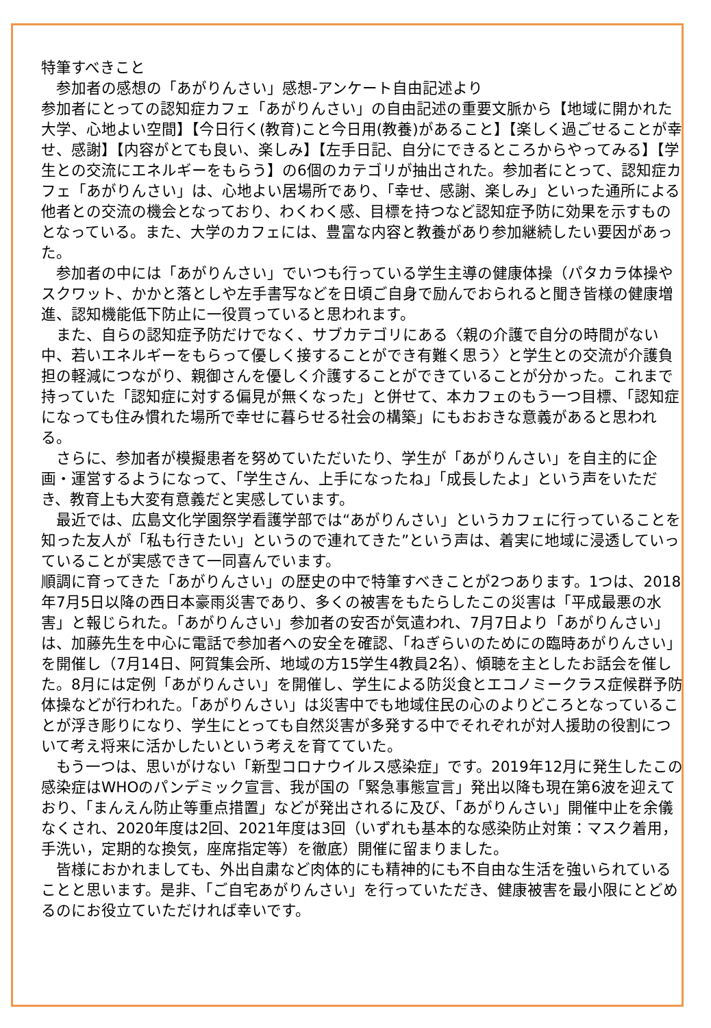特筆すべきこと
　参加者の感想の「あがりんさい」感想-アンケート自由記述より
参加者にとっての認知症カフェ「あがりんさい」の自由記述の重要文脈から【地域に開かれた大学、心地よい空間】【今日行く(教育)こと今日用(教養)があること】【楽しく過ごせることが幸せ、感謝】【内容がとても良い、楽しみ】【左手日記、自分にできるところからやってみる】【学生との交流にエネルギーをもらう】の6個のカテゴリが抽出された。参加者にとって、認知症カフェ「あがりんさい」は、心地よい居場所であり、「幸せ、感謝、楽しみ」といった通所による他者との交流の機会となっており、わくわく感、目標を持つなど認知症予防に効果を示すものとなっている。また、大学のカフェには、豊富な内容と教養があり参加継続したい要因があった。
　参加者の中には「あがりんさい」でいつも行っている学生主導の健康体操（パタカラ体操やスクワット、かかと落としや左手書写などを日頃ご自身で励んでおられると聞き皆様の健康増進、認知機能低下防止に一役買っていると思われます。
　また、自らの認知症予防だけでなく、サブカテゴリにある〈親の介護で自分の時間がない中、若いエネルギーをもらって優しく接することができ有難く思う〉と学生との交流が介護負担の軽減につながり、親御さんを優しく介護することができていることが分かった。これまで持っていた「認知症に対する偏見が無くなった」と併せて、本カフェのもう一つ目標、「認知症になっても住み慣れた場所で幸せに暮らせる社会の構築」にもおおきな意義があると思われる。
　さらに、参加者が模擬患者を努めていただいたり、学生が「あがりんさい」を自主的に企画・運営するようになって、「学生さん、上手になったね」「成長したよ」という声をいただき、教育上も大変有意義だと実感しています。
　最近では、広島文化学園祭学看護学部では“あがりんさい」というカフェに行っていることを知った友人が「私も行きたい」というので連れてきた”という声は、着実に地域に浸透していっていることが実感できて一同喜んでいます。
順調に育ってきた「あがりんさい」の歴史の中で特筆すべきことが2つあります。1つは、2018年7月5日以降の西日本豪雨災害であり、多くの被害をもたらしたこの災害は「平成最悪の水害」と報じられた。「あがりんさい」参加者の安否が気遣われ、7月7日より「あがりんさい」は、加藤先生を中心に電話で参加者への安全を確認、「ねぎらいのためにの臨時あがりんさい」を開催し（7月14日、阿賀集会所、地域の方15学生4教員2名）、傾聴を主としたお話会を催した。8月には定例「あがりんさい」を開催し、学生による防災食とエコノミークラス症候群予防体操などが行われた。「あがりんさい」は災害中でも地域住民の心のよりどころとなっていることが浮き彫りになり、学生にとっても自然災害が多発する中でそれぞれが対人援助の役割について考え将来に活かしたいという考えを育てていた。
　もう一つは、思いがけない「新型コロナウイルス感染症」です。2019年12月に発生したこの感染症はWHOのパンデミック宣言、我が国の「緊急事態宣言」発出以降も現在第6波を迎えており、「まんえん防止等重点措置」などが発出されるに及び、「あがりんさい」開催中止を余儀なくされ、2020年度は2回、2021年度は3回（いずれも基本的な感染防止対策：マスク着用，手洗い，定期的な換気，座席指定等）を徹底）開催に留まりました。
　皆様におかれましても、外出自粛など肉体的にも精神的にも不自由な生活を強いられていることと思います。是非、「ご自宅あがりんさい」を行っていただき、健康被害を最小限にとどめるのにお役立ていただければ幸いです。